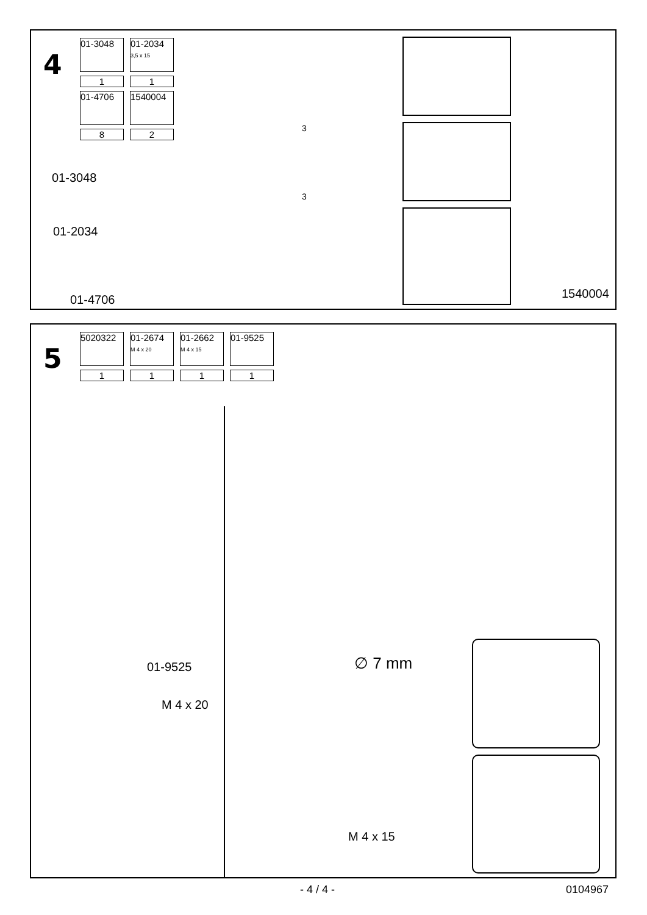4
| 01-3048 | 01-2034 3,5 x 15 |
| 1 | 1 |
| 01-4706 | 1540004 |
| 8 | 2 |
01-3048
01-2034
01-4706
3
3
1540004
5
| 5020322 | 01-2674 M 4 x 20 | 01-2662 M 4 x 15 | 01-9525 |
| 1 | 1 | 1 | 1 |
01-9525
M 4 x 20
∅ 7 mm
M 4 x 15
- 4 / 4 - 0104967